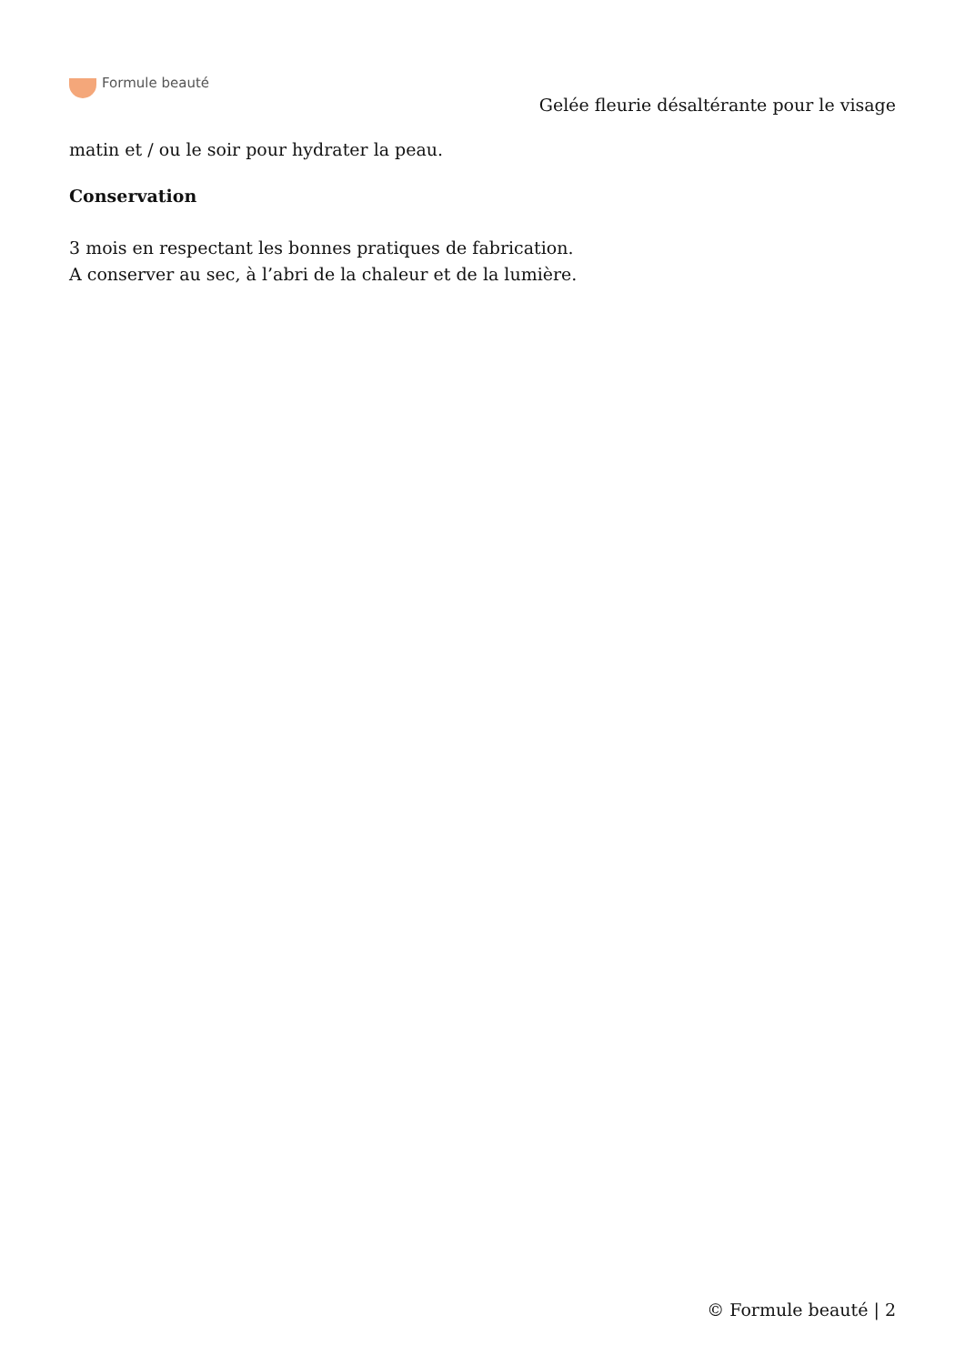Formule beauté
Gelée fleurie désaltérante pour le visage
matin et / ou le soir pour hydrater la peau.
Conservation
3 mois en respectant les bonnes pratiques de fabrication.
A conserver au sec, à l’abri de la chaleur et de la lumière.
© Formule beauté | 2